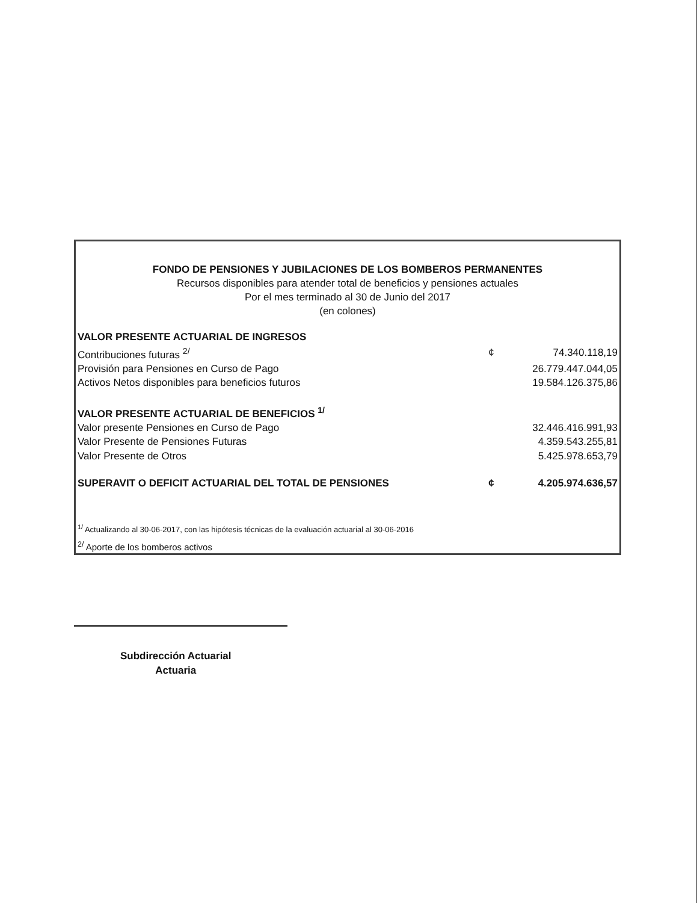FONDO DE PENSIONES Y JUBILACIONES DE LOS BOMBEROS PERMANENTES
Recursos disponibles para atender total de beneficios y pensiones actuales
Por el mes terminado al 30 de Junio del 2017
(en colones)
| VALOR PRESENTE ACTUARIAL DE INGRESOS | | |
| Contribuciones futuras <sup>2/</sup> | ¢ | 74.340.118,19 |
| Provisión para Pensiones en Curso de Pago | | 26.779.447.044,05 |
| Activos Netos disponibles para beneficios futuros | | 19.584.126.375,86 |
| VALOR PRESENTE ACTUARIAL DE BENEFICIOS <sup>1/</sup> | | |
| Valor presente Pensiones en Curso de Pago | | 32.446.416.991,93 |
| Valor Presente de Pensiones Futuras | | 4.359.543.255,81 |
| Valor Presente de Otros | | 5.425.978.653,79 |
| SUPERAVIT O DEFICIT ACTUARIAL DEL TOTAL DE PENSIONES | ¢ | 4.205.974.636,57 |
<sup>1/</sup> Actualizando al 30-06-2017, con las hipótesis técnicas de la evaluación actuarial al 30-06-2016
<sup>2/</sup> Aporte de los bomberos activos
Subdirección Actuarial
Actuaria